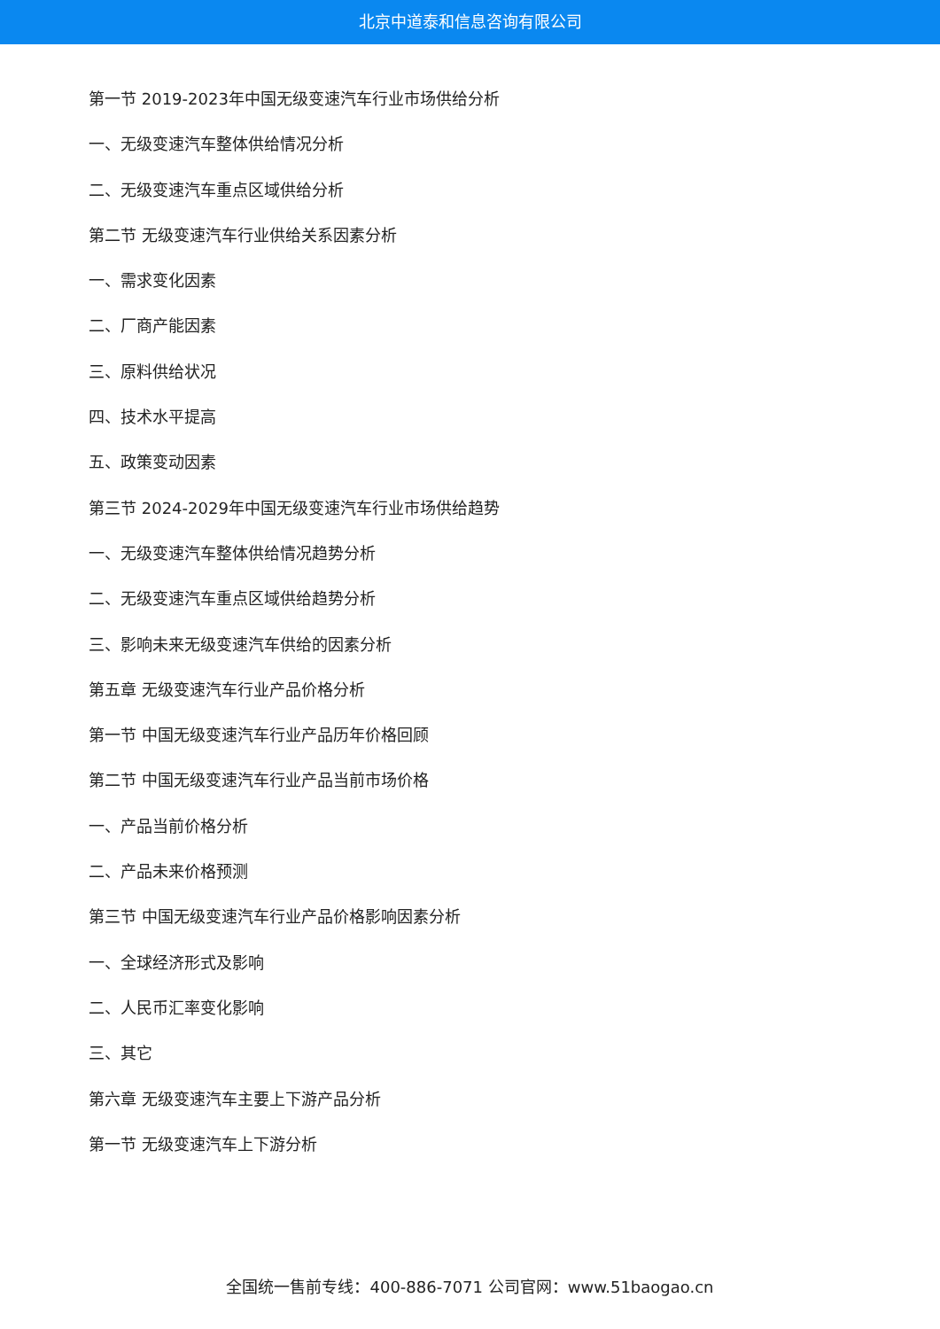北京中道泰和信息咨询有限公司
第一节 2019-2023年中国无级变速汽车行业市场供给分析
一、无级变速汽车整体供给情况分析
二、无级变速汽车重点区域供给分析
第二节 无级变速汽车行业供给关系因素分析
一、需求变化因素
二、厂商产能因素
三、原料供给状况
四、技术水平提高
五、政策变动因素
第三节 2024-2029年中国无级变速汽车行业市场供给趋势
一、无级变速汽车整体供给情况趋势分析
二、无级变速汽车重点区域供给趋势分析
三、影响未来无级变速汽车供给的因素分析
第五章 无级变速汽车行业产品价格分析
第一节 中国无级变速汽车行业产品历年价格回顾
第二节 中国无级变速汽车行业产品当前市场价格
一、产品当前价格分析
二、产品未来价格预测
第三节 中国无级变速汽车行业产品价格影响因素分析
一、全球经济形式及影响
二、人民币汇率变化影响
三、其它
第六章 无级变速汽车主要上下游产品分析
第一节 无级变速汽车上下游分析
全国统一售前专线：400-886-7071 公司官网：www.51baogao.cn